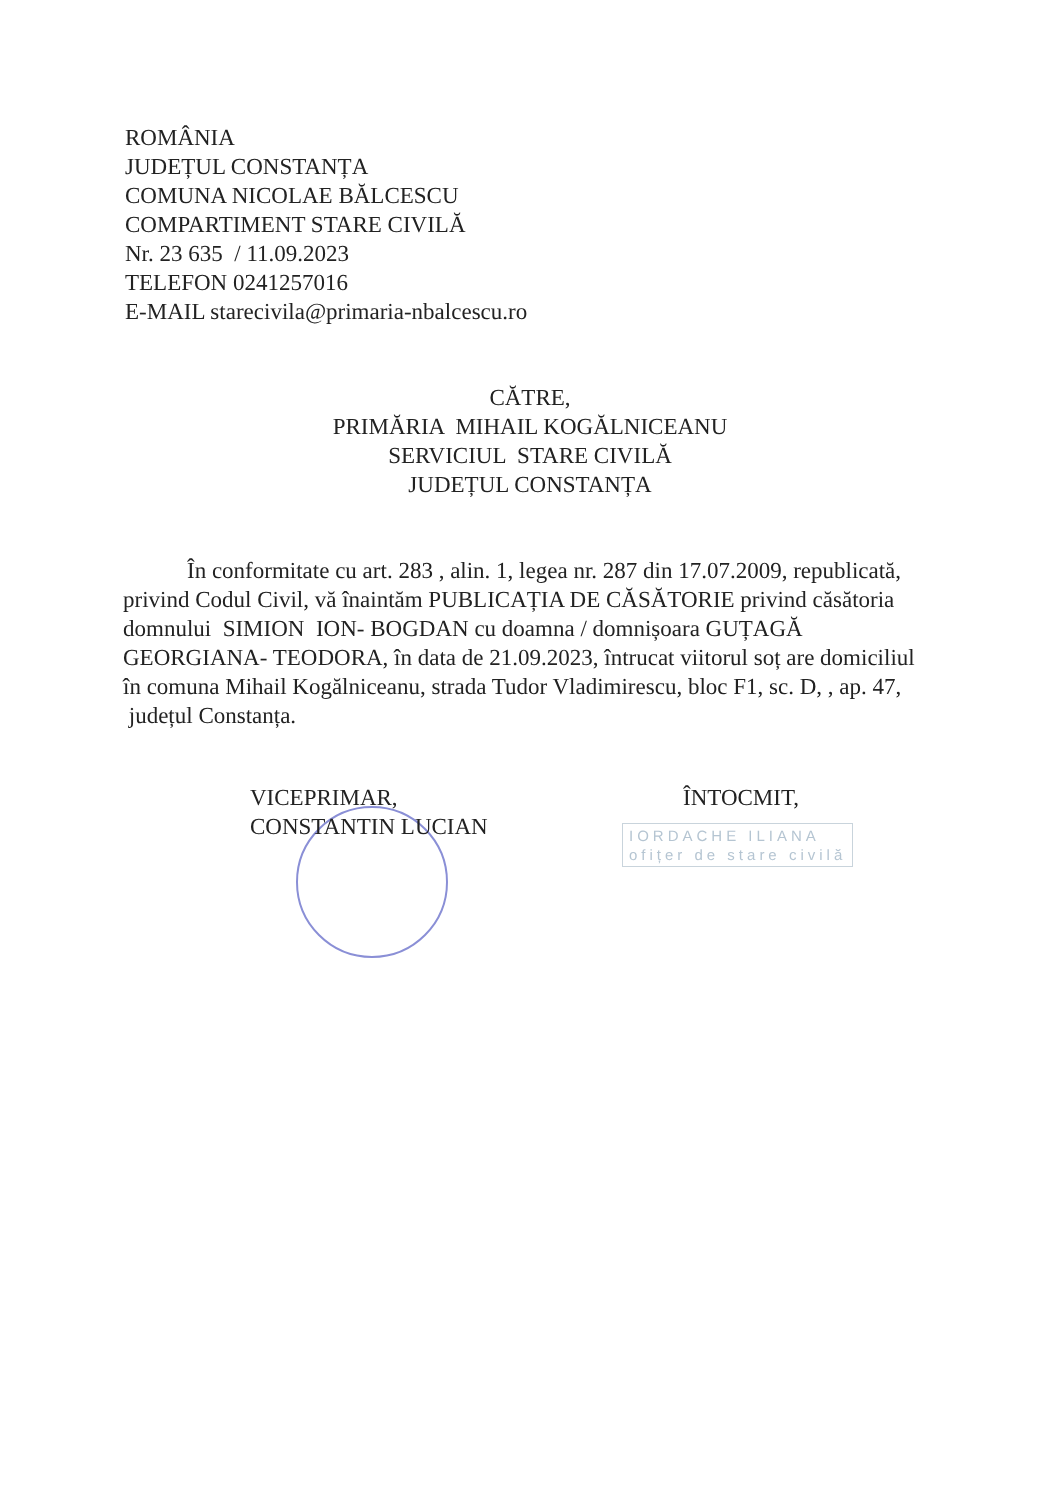ROMÂNIA
JUDEȚUL CONSTANȚA
COMUNA NICOLAE BĂLCESCU
COMPARTIMENT STARE CIVILĂ
Nr. 23 635 / 11.09.2023
TELEFON 0241257016
E-MAIL starecivila@primaria-nbalcescu.ro
CĂTRE,
PRIMĂRIA MIHAIL KOGĂLNICEANU
SERVICIUL STARE CIVILĂ
JUDEȚUL CONSTANȚA
În conformitate cu art. 283 , alin. 1, legea nr. 287 din 17.07.2009, republicată, privind Codul Civil, vă înaintăm PUBLICAȚIA DE CĂSĂTORIE privind căsătoria domnului SIMION ION- BOGDAN cu doamna / domnișoara GUȚAGĂ GEORGIANA- TEODORA, în data de 21.09.2023, întrucat viitorul soț are domiciliul în comuna Mihail Kogălniceanu, strada Tudor Vladimirescu, bloc F1, sc. D, , ap. 47, județul Constanța.
VICEPRIMAR,
CONSTANTIN LUCIAN
ÎNTOCMIT,
IORDACHE ILIANA
ofițer de stare civilă